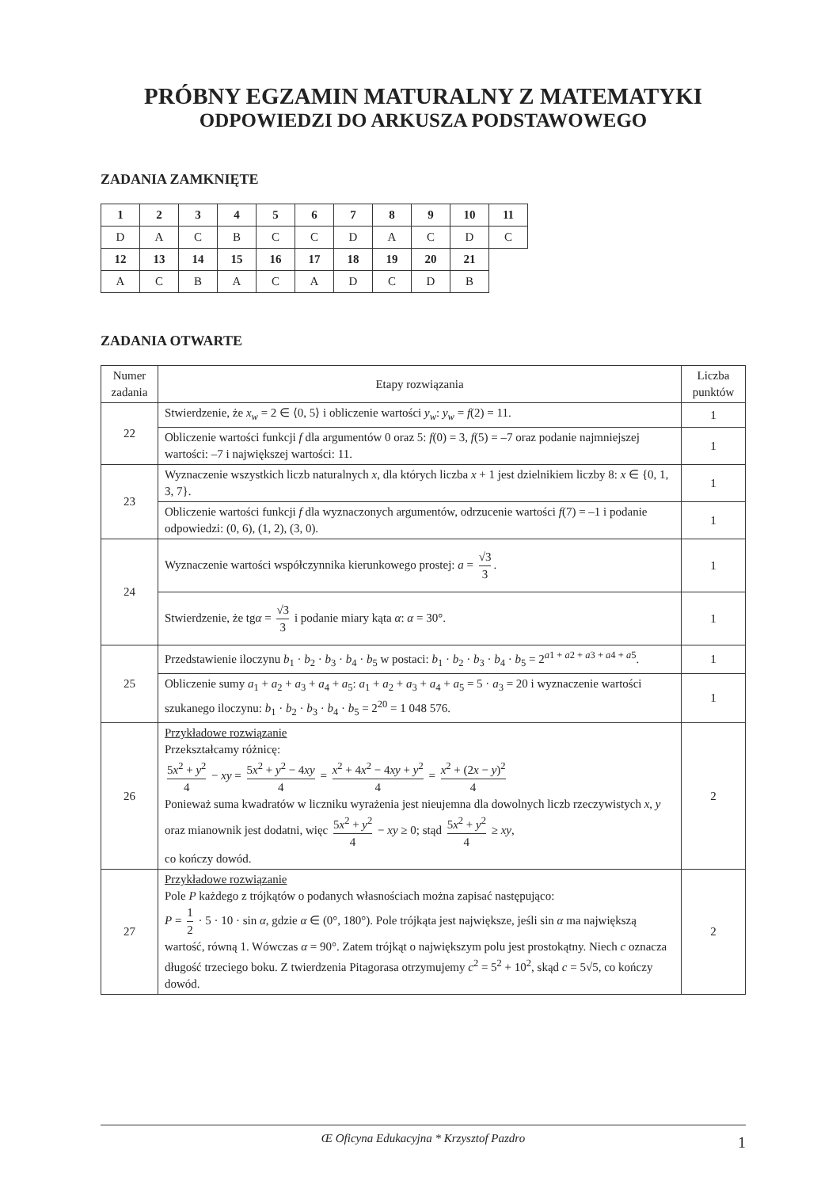PRÓBNY EGZAMIN MATURALNY Z MATEMATYKI
ODPOWIEDZI DO ARKUSZA PODSTAWOWEGO
ZADANIA ZAMKNIĘTE
| 1 | 2 | 3 | 4 | 5 | 6 | 7 | 8 | 9 | 10 | 11 |
| --- | --- | --- | --- | --- | --- | --- | --- | --- | --- | --- |
| D | A | C | B | C | C | D | A | C | D | C |
| 12 | 13 | 14 | 15 | 16 | 17 | 18 | 19 | 20 | 21 | |
| A | C | B | A | C | A | D | C | D | B | |
ZADANIA OTWARTE
| Numer zadania | Etapy rozwiązania | Liczba punktów |
| --- | --- | --- |
| 22 | Stwierdzenie, że x<sub>w</sub> = 2 ∈ ⟨0, 5⟩ i obliczenie wartości y<sub>w</sub> : y<sub>w</sub> = f (2) = 11. | 1 |
| | Obliczenie wartości funkcji f dla argumentów 0 oraz 5: f (0) = 3, f (5) = –7 oraz podanie najmniejszej wartości: –7 i największej wartości: 11. | 1 |
| 23 | Wyznaczenie wszystkich liczb naturalnych x , dla których liczba x + 1 jest dzielnikiem liczby 8: x ∈ {0, 1, 3, 7}. | 1 |
| | Obliczenie wartości funkcji f dla wyznaczonych argumentów, odrzucenie wartości f (7) = –1 i podanie odpowiedzi: (0, 6), (1, 2), (3, 0). | 1 |
| 24 | Wyznaczenie wartości współczynnika kierunkowego prostej: a = √3 3 . | 1 |
| | Stwierdzenie, że tg α = √3 3 i podanie miary kąta α : α = 30°. | 1 |
| 25 | Przedstawienie iloczynu b<sub>1</sub> · b<sub>2</sub> · b<sub>3</sub> · b<sub>4</sub> · b<sub>5</sub> w postaci: b<sub>1</sub> · b<sub>2</sub> · b<sub>3</sub> · b<sub>4</sub> · b<sub>5</sub> = 2<sup>a1 + a2 + a3 + a4 + a5</sup>. | 1 |
| | Obliczenie sumy a<sub>1</sub> + a<sub>2</sub> + a<sub>3</sub> + a<sub>4</sub> + a<sub>5</sub>: a<sub>1</sub> + a<sub>2</sub> + a<sub>3</sub> + a<sub>4</sub> + a<sub>5</sub> = 5 · a<sub>3</sub> = 20 i wyznaczenie wartości szukanego iloczynu: b<sub>1</sub> · b<sub>2</sub> · b<sub>3</sub> · b<sub>4</sub> · b<sub>5</sub> = 2<sup>20</sup> = 1 048 576. | 1 |
| 26 | Przykładowe rozwiązanie Przekształcamy różnicę: 5 x<sup>2</sup> + y<sup>2</sup> 4 − xy = 5 x<sup>2</sup> + y<sup>2</sup> − 4 xy 4 = x<sup>2</sup> + 4 x<sup>2</sup> − 4 xy + y<sup>2</sup> 4 = x<sup>2</sup> + (2 x − y )<sup>2</sup> 4 Ponieważ suma kwadratów w liczniku wyrażenia jest nieujemna dla dowolnych liczb rzeczywistych x , y oraz mianownik jest dodatni, więc 5 x<sup>2</sup> + y<sup>2</sup> 4 − xy ≥ 0; stąd 5 x<sup>2</sup> + y<sup>2</sup> 4 ≥ xy , co kończy dowód. | 2 |
| 27 | Przykładowe rozwiązanie Pole P każdego z trójkątów o podanych własnościach można zapisać następująco: P = 1 2 · 5 · 10 · sin α , gdzie α ∈ (0°, 180°). Pole trójkąta jest największe, jeśli sin α ma największą wartość, równą 1. Wówczas α = 90°. Zatem trójkąt o największym polu jest prostokątny. Niech c oznacza długość trzeciego boku. Z twierdzenia Pitagorasa otrzymujemy c<sup>2</sup> = 5<sup>2</sup> + 10<sup>2</sup>, skąd c = 5√5, co kończy dowód. | 2 |
Œ Oficyna Edukacyjna * Krzysztof Pazdro 1